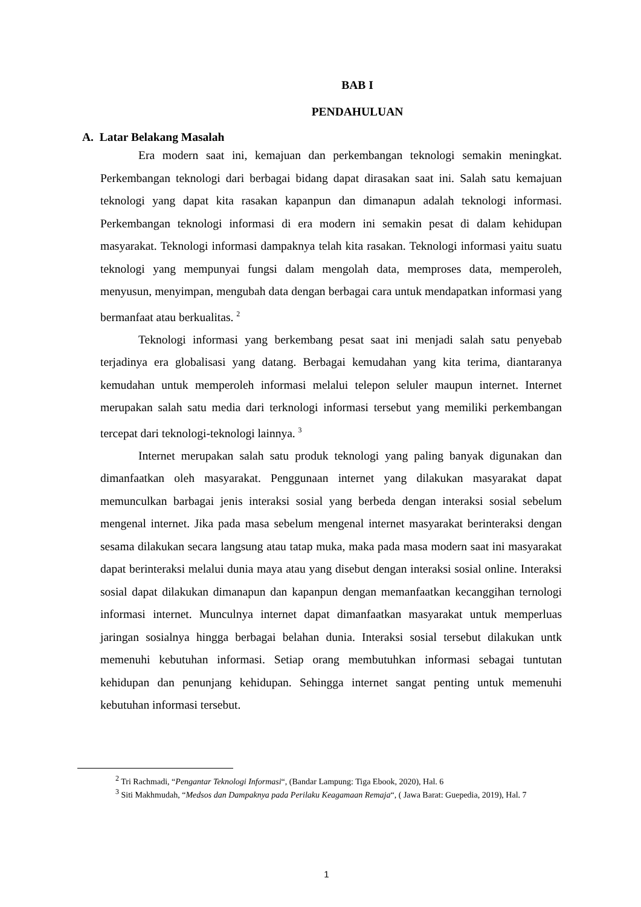BAB I
PENDAHULUAN
A. Latar Belakang Masalah
Era modern saat ini, kemajuan dan perkembangan teknologi semakin meningkat. Perkembangan teknologi dari berbagai bidang dapat dirasakan saat ini. Salah satu kemajuan teknologi yang dapat kita rasakan kapanpun dan dimanapun adalah teknologi informasi. Perkembangan teknologi informasi di era modern ini semakin pesat di dalam kehidupan masyarakat. Teknologi informasi dampaknya telah kita rasakan. Teknologi informasi yaitu suatu teknologi yang mempunyai fungsi dalam mengolah data, memproses data, memperoleh, menyusun, menyimpan, mengubah data dengan berbagai cara untuk mendapatkan informasi yang bermanfaat atau berkualitas. <sup>2</sup>
Teknologi informasi yang berkembang pesat saat ini menjadi salah satu penyebab terjadinya era globalisasi yang datang. Berbagai kemudahan yang kita terima, diantaranya kemudahan untuk memperoleh informasi melalui telepon seluler maupun internet. Internet merupakan salah satu media dari terknologi informasi tersebut yang memiliki perkembangan tercepat dari teknologi-teknologi lainnya. <sup>3</sup>
Internet merupakan salah satu produk teknologi yang paling banyak digunakan dan dimanfaatkan oleh masyarakat. Penggunaan internet yang dilakukan masyarakat dapat memunculkan barbagai jenis interaksi sosial yang berbeda dengan interaksi sosial sebelum mengenal internet. Jika pada masa sebelum mengenal internet masyarakat berinteraksi dengan sesama dilakukan secara langsung atau tatap muka, maka pada masa modern saat ini masyarakat dapat berinteraksi melalui dunia maya atau yang disebut dengan interaksi sosial online. Interaksi sosial dapat dilakukan dimanapun dan kapanpun dengan memanfaatkan kecanggihan ternologi informasi internet. Munculnya internet dapat dimanfaatkan masyarakat untuk memperluas jaringan sosialnya hingga berbagai belahan dunia. Interaksi sosial tersebut dilakukan untk memenuhi kebutuhan informasi. Setiap orang membutuhkan informasi sebagai tuntutan kehidupan dan penunjang kehidupan. Sehingga internet sangat penting untuk memenuhi kebutuhan informasi tersebut.
<sup>2</sup> Tri Rachmadi, “Pengantar Teknologi Informasi“, (Bandar Lampung: Tiga Ebook, 2020), Hal. 6
<sup>3</sup> Siti Makhmudah, “Medsos dan Dampaknya pada Perilaku Keagamaan Remaja“, ( Jawa Barat: Guepedia, 2019), Hal. 7
1